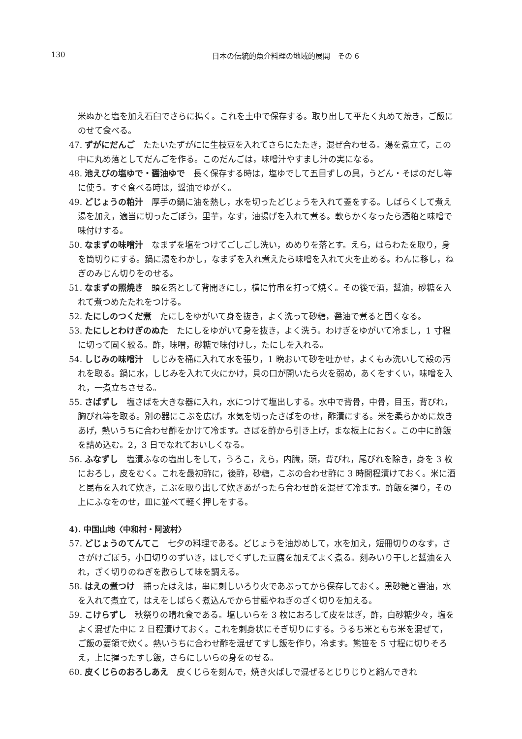130
日本の伝統的魚介料理の地域的展開　その 6
米ぬかと塩を加え石臼でさらに搗く。これを土中で保存する。取り出して平たく丸めて焼き，ご飯にのせて食べる。
47. ずがにだんご　たたいたずがにに生枝豆を入れてさらにたたき，混ぜ合わせる。湯を煮立て，この中に丸め落としてだんごを作る。このだんごは，味噌汁やすまし汁の実になる。
48. 池えびの塩ゆで・醤油ゆで　長く保存する時は，塩ゆでして五目ずしの具，うどん・そばのだし等に使う。すぐ食べる時は，醤油でゆがく。
49. どじょうの粕汁　厚手の鍋に油を熱し，水を切ったどじょうを入れて蓋をする。しばらくして煮え湯を加え，適当に切ったごぼう，里芋，なす，油揚げを入れて煮る。軟らかくなったら酒粕と味噌で味付けする。
50. なまずの味噌汁　なまずを塩をつけてごしごし洗い，ぬめりを落とす。えら，はらわたを取り，身を筒切りにする。鍋に湯をわかし，なまずを入れ煮えたら味噌を入れて火を止める。わんに移し，ねぎのみじん切りをのせる。
51. なまずの照焼き　頭を落として背開きにし，横に竹串を打って焼く。その後で酒，醤油，砂糖を入れて煮つめたたれをつける。
52. たにしのつくだ煮　たにしをゆがいて身を抜き，よく洗って砂糖，醤油で煮ると固くなる。
53. たにしとわけぎのぬた　たにしをゆがいて身を抜き，よく洗う。わけぎをゆがいて冷まし，1 寸程に切って固く絞る。酢，味噌，砂糖で味付けし，たにしを入れる。
54. しじみの味噌汁　しじみを桶に入れて水を張り，1 晩おいて砂を吐かせ，よくもみ洗いして殻の汚れを取る。鍋に水，しじみを入れて火にかけ，貝の口が開いたら火を弱め，あくをすくい，味噌を入れ，一煮立ちさせる。
55. さばずし　塩さばを大きな器に入れ，水につけて塩出しする。水中で背骨，中骨，目玉，背びれ，胸びれ等を取る。別の器にこぶを広げ，水気を切ったさばをのせ，酢漬にする。米を柔らかめに炊きあげ，熱いうちに合わせ酢をかけて冷ます。さばを酢から引き上げ，まな板上におく。この中に酢飯を詰め込む。2，3 日でなれておいしくなる。
56. ふなずし　塩漬ふなの塩出しをして，うろこ，えら，内臓，頭，背びれ，尾びれを除き，身を 3 枚におろし，皮をむく。これを最初酢に，後酢，砂糖，こぶの合わせ酢に 3 時間程漬けておく。米に酒と昆布を入れて炊き，こぶを取り出して炊きあがったら合わせ酢を混ぜて冷ます。酢飯を握り，その上にふなをのせ，皿に並べて軽く押しをする。
4). 中国山地〈中和村・阿波村〉
57. どじょうのてんてこ　七夕の料理である。どじょうを油炒めして，水を加え，短冊切りのなす，ささがけごぼう，小口切りのずいき，はしでくずした豆腐を加えてよく煮る。刻みいり干しと醤油を入れ，ざく切りのねぎを散らして味を調える。
58. はえの煮つけ　捕ったはえは，串に刺しいろり火であぶってから保存しておく。黒砂糖と醤油，水を入れて煮立て，はえをしばらく煮込んでから甘藍やねぎのざく切りを加える。
59. こけらずし　秋祭りの晴れ食である。塩しいらを 3 枚におろして皮をはぎ，酢，白砂糖少々，塩をよく混ぜた中に 2 日程漬けておく。これを刺身状にそぎ切りにする。うるち米ともち米を混ぜて，ご飯の要領で炊く。熱いうちに合わせ酢を混ぜてすし飯を作り，冷ます。熊笹を 5 寸程に切りそろえ，上に握ったすし飯，さらにしいらの身をのせる。
60. 皮くじらのおろしあえ　皮くじらを刻んで，焼き火ばしで混ぜるとじりじりと縮んできれ